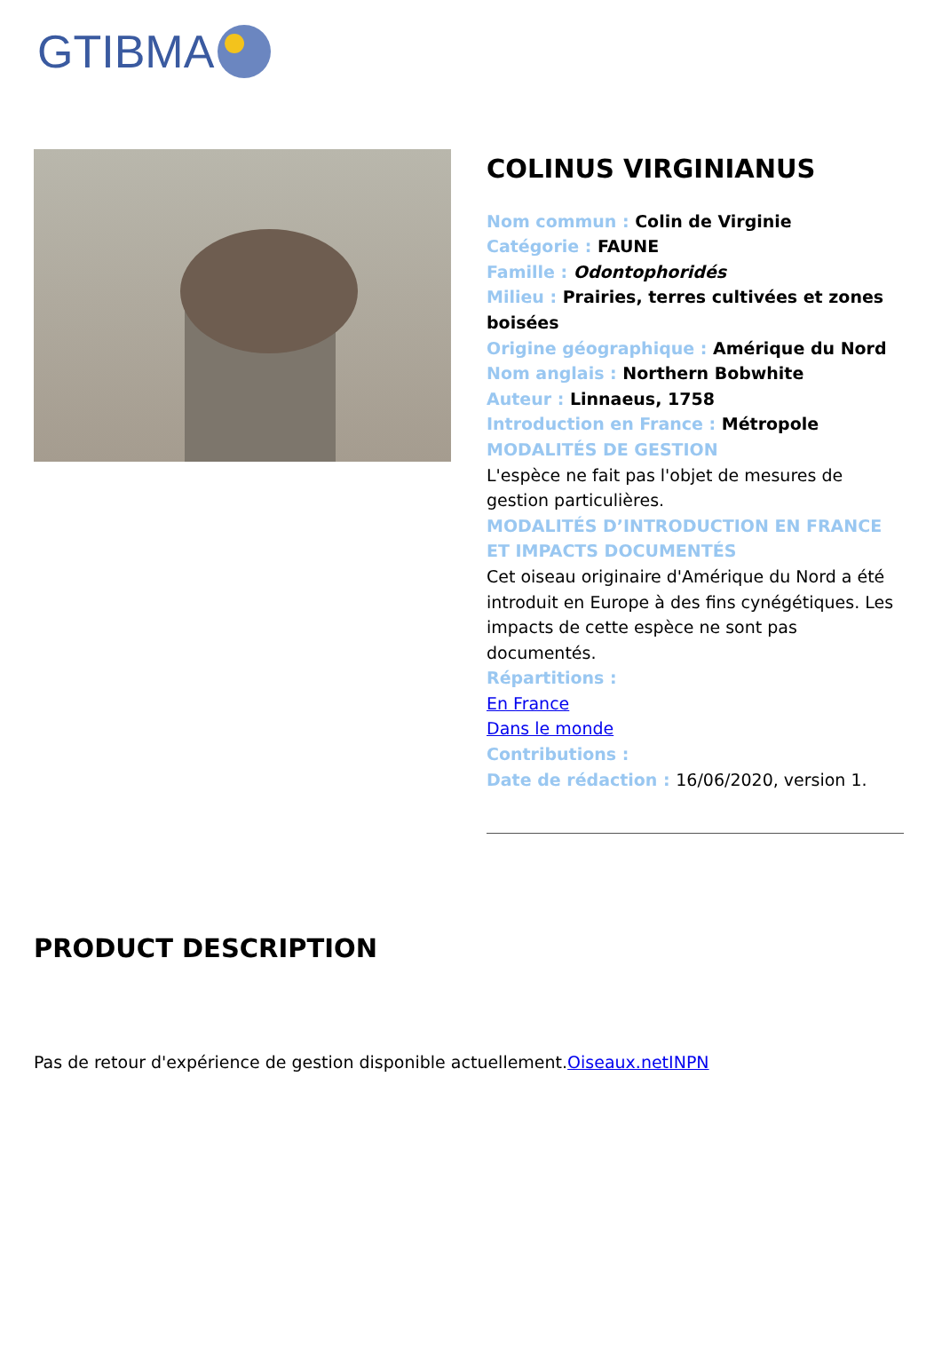GTIBMA
COLINUS VIRGINIANUS
Nom commun : Colin de Virginie
Catégorie : FAUNE
Famille : Odontophoridés
Milieu : Prairies, terres cultivées et zones boisées
Origine géographique : Amérique du Nord
Nom anglais : Northern Bobwhite
Auteur : Linnaeus, 1758
Introduction en France : Métropole
MODALITÉS DE GESTION
L'espèce ne fait pas l'objet de mesures de gestion particulières.
MODALITÉS D’INTRODUCTION EN FRANCE ET IMPACTS DOCUMENTÉS
Cet oiseau originaire d'Amérique du Nord a été introduit en Europe à des fins cynégétiques. Les impacts de cette espèce ne sont pas documentés.
Répartitions :
En France
Dans le monde
Contributions :
Date de rédaction : 16/06/2020, version 1.
PRODUCT DESCRIPTION
Pas de retour d'expérience de gestion disponible actuellement.Oiseaux.net INPN